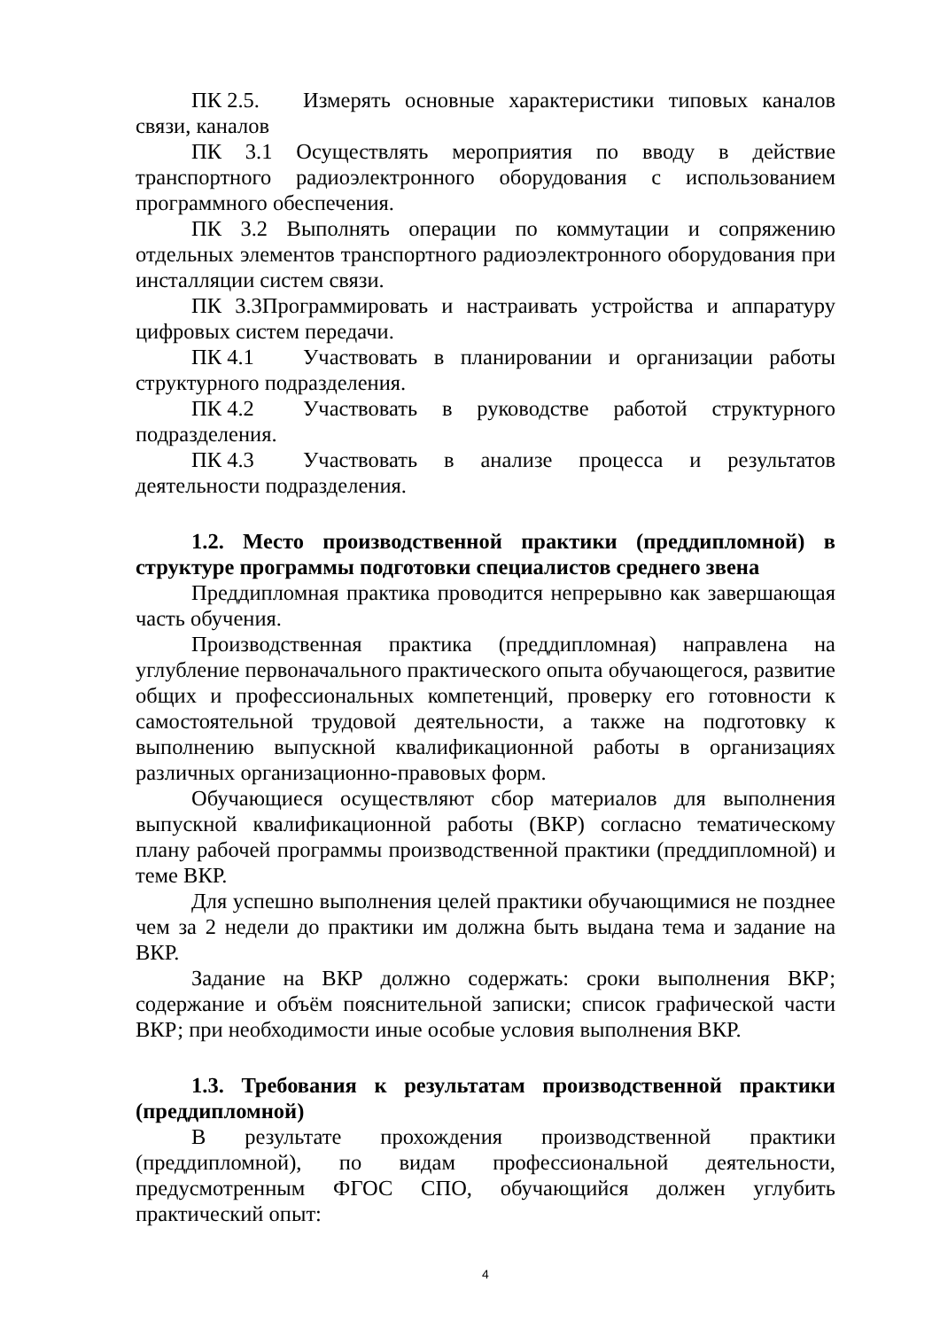ПК 2.5. Измерять основные характеристики типовых каналов связи, каналов
ПК 3.1 Осуществлять мероприятия по вводу в действие транспортного радиоэлектронного оборудования с использованием программного обеспечения.
ПК 3.2 Выполнять операции по коммутации и сопряжению отдельных элементов транспортного радиоэлектронного оборудования при инсталляции систем связи.
ПК 3.3Программировать и настраивать устройства и аппаратуру цифровых систем передачи.
ПК 4.1 Участвовать в планировании и организации работы структурного подразделения.
ПК 4.2 Участвовать в руководстве работой структурного подразделения.
ПК 4.3 Участвовать в анализе процесса и результатов деятельности подразделения.
1.2. Место производственной практики (преддипломной) в структуре программы подготовки специалистов среднего звена
Преддипломная практика проводится непрерывно как завершающая часть обучения.
Производственная практика (преддипломная) направлена на углубление первоначального практического опыта обучающегося, развитие общих и профессиональных компетенций, проверку его готовности к самостоятельной трудовой деятельности, а также на подготовку к выполнению выпускной квалификационной работы в организациях различных организационно-правовых форм.
Обучающиеся осуществляют сбор материалов для выполнения выпускной квалификационной работы (ВКР) согласно тематическому плану рабочей программы производственной практики (преддипломной) и теме ВКР.
Для успешно выполнения целей практики обучающимися не позднее чем за 2 недели до практики им должна быть выдана тема и задание на ВКР.
Задание на ВКР должно содержать: сроки выполнения ВКР; содержание и объём пояснительной записки; список графической части ВКР; при необходимости иные особые условия выполнения ВКР.
1.3. Требования к результатам производственной практики (преддипломной)
В результате прохождения производственной практики (преддипломной), по видам профессиональной деятельности, предусмотренным ФГОС СПО, обучающийся должен углубить практический опыт:
4